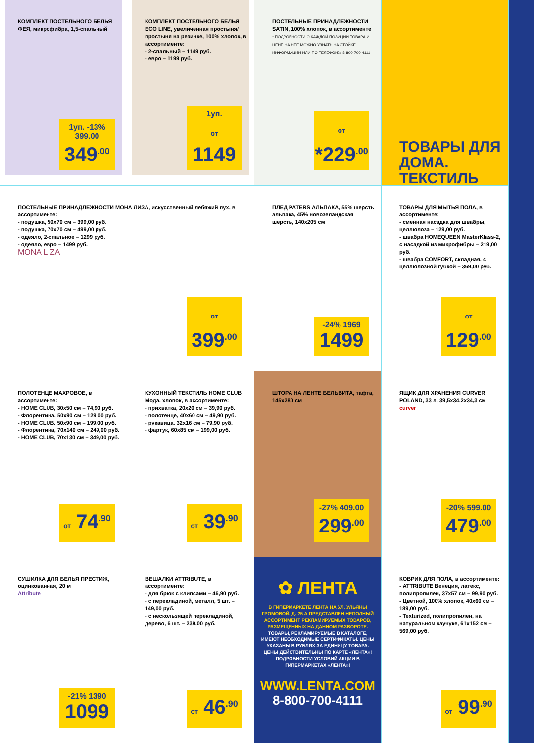КОМПЛЕКТ ПОСТЕЛЬНОГО БЕЛЬЯ ФЕЯ, микрофибра, 1,5-спальный
1уп. -13% 399.00
349<sup>.00</sup>
КОМПЛЕКТ ПОСТЕЛЬНОГО БЕЛЬЯ ECO LINE, увеличенная простыня/ простыня на резинке, 100% хлопок, в ассортименте:
- 2-спальный – 1149 руб.
- евро – 1199 руб.
1уп.
от 1149
ПОСТЕЛЬНЫЕ ПРИНАДЛЕЖНОСТИ SATIN, 100% хлопок, в ассортименте
* ПОДРОБНОСТИ О КАЖДОЙ ПОЗИЦИИ ТОВАРА И ЦЕНЕ НА НЕЕ МОЖНО УЗНАТЬ НА СТОЙКЕ ИНФОРМАЦИИ ИЛИ ПО ТЕЛЕФОНУ: 8-800-700-4111
от *229<sup>.00</sup>
ТОВАРЫ ДЛЯ ДОМА. ТЕКСТИЛЬ
ПОСТЕЛЬНЫЕ ПРИНАДЛЕЖНОСТИ МОНА ЛИЗА, искусственный лебяжий пух, в ассортименте:
- подушка, 50x70 см – 399,00 руб.
- подушка, 70x70 см – 499,00 руб.
- одеяло, 2-спальное – 1299 руб.
- одеяло, евро – 1499 руб.
MONA LIZA
от 399<sup>.00</sup>
ПЛЕД PATERS АЛЬПАКА, 55% шерсть альпака, 45% новозеландская шерсть, 140x205 см
-24% 1969
1499
ТОВАРЫ ДЛЯ МЫТЬЯ ПОЛА, в ассортименте:
- сменная насадка для швабры, целлюлоза – 129,00 руб.
- швабра HOMEQUEEN MasterKlass-2, с насадкой из микрофибры – 219,00 руб.
- швабра COMFORT, складная, с целлюлозной губкой – 369,00 руб.
от 129<sup>.00</sup>
ПОЛОТЕНЦЕ МАХРОВОЕ, в ассортименте:
- HOME CLUB, 30x50 см – 74,90 руб.
- Флорентина, 50x90 см – 129,00 руб.
- HOME CLUB, 50x90 см – 199,00 руб.
- Флорентина, 70x140 см – 249,00 руб.
- HOME CLUB, 70x130 см – 349,00 руб.
от 74<sup>.90</sup>
КУХОННЫЙ ТЕКСТИЛЬ HOME CLUB Мода, хлопок, в ассортименте:
- прихватка, 20x20 см – 39,90 руб.
- полотенце, 40x60 см – 49,90 руб.
- рукавица, 32x16 см – 79,90 руб.
- фартук, 60x85 см – 199,00 руб.
от 39<sup>.90</sup>
ШТОРА НА ЛЕНТЕ БЕЛЬВИТА, тафта, 145x280 см
-27% 409.00
299<sup>.00</sup>
ЯЩИК ДЛЯ ХРАНЕНИЯ CURVER POLAND, 33 л, 39,5x34,2x34,3 см
curver
-20% 599.00
479<sup>.00</sup>
СУШИЛКА ДЛЯ БЕЛЬЯ ПРЕСТИЖ, оцинкованная, 20 м
Attribute
-21% 1390
1099
ВЕШАЛКИ ATTRIBUTE, в ассортименте:
- для брюк с клипсами – 46,90 руб.
- с перекладиной, металл, 5 шт. – 149,00 руб.
- с нескользящей перекладиной, дерево, 6 шт. – 239,00 руб.
от 46<sup>.90</sup>
✿ ЛЕНТА
В ГИПЕРМАРКЕТЕ ЛЕНТА НА УЛ. УЛЬЯНЫ ГРОМОВОЙ, Д. 25 А ПРЕДСТАВЛЕН НЕПОЛНЫЙ АССОРТИМЕНТ РЕКЛАМИРУЕМЫХ ТОВАРОВ, РАЗМЕЩЕННЫХ НА ДАННОМ РАЗВОРОТЕ.
ТОВАРЫ, РЕКЛАМИРУЕМЫЕ В КАТАЛОГЕ, ИМЕЮТ НЕОБХОДИМЫЕ СЕРТИФИКАТЫ. ЦЕНЫ УКАЗАНЫ В РУБЛЯХ ЗА ЕДИНИЦУ ТОВАРА. ЦЕНЫ ДЕЙСТВИТЕЛЬНЫ ПО КАРТЕ «ЛЕНТА»! ПОДРОБНОСТИ УСЛОВИЙ АКЦИИ В ГИПЕРМАРКЕТАХ «ЛЕНТА»!
WWW.LENTA.COM
8-800-700-4111
КОВРИК ДЛЯ ПОЛА, в ассортименте:
- ATTRIBUTE Венеция, латекс, полипропилен, 37x57 см – 99,90 руб.
- Цветной, 100% хлопок, 40x60 см – 189,00 руб.
- Texturized, полипропилен, на натуральном каучуке, 61x152 см – 569,00 руб.
от 99<sup>.90</sup>